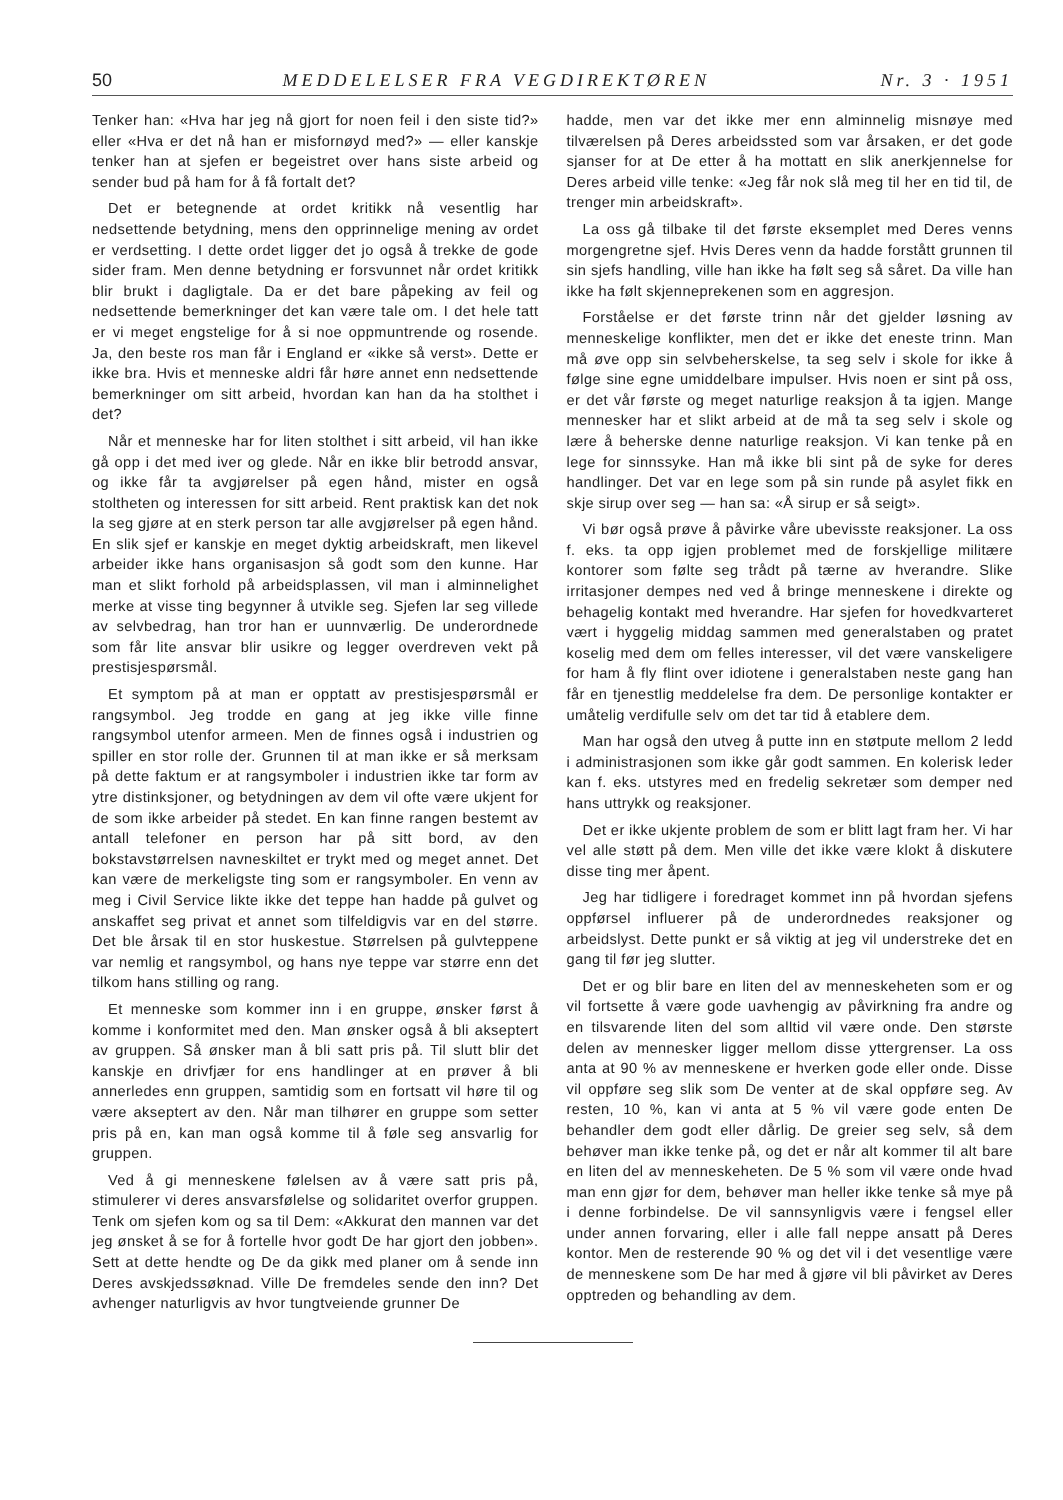50 MEDDELELSER FRA VEGDIREKTØREN Nr. 3 · 1951
Tenker han: «Hva har jeg nå gjort for noen feil i den siste tid?» eller «Hva er det nå han er misfornøyd med?» — eller kanskje tenker han at sjefen er begeistret over hans siste arbeid og sender bud på ham for å få fortalt det?
Det er betegnende at ordet kritikk nå vesentlig har nedsettende betydning, mens den opprinnelige mening av ordet er verdsetting. I dette ordet ligger det jo også å trekke de gode sider fram. Men denne betydning er forsvunnet når ordet kritikk blir brukt i dagligtale. Da er det bare påpeking av feil og nedsettende bemerkninger det kan være tale om. I det hele tatt er vi meget engstelige for å si noe oppmuntrende og rosende. Ja, den beste ros man får i England er «ikke så verst». Dette er ikke bra. Hvis et menneske aldri får høre annet enn nedsettende bemerkninger om sitt arbeid, hvordan kan han da ha stolthet i det?
Når et menneske har for liten stolthet i sitt arbeid, vil han ikke gå opp i det med iver og glede. Når en ikke blir betrodd ansvar, og ikke får ta avgjørelser på egen hånd, mister en også stoltheten og interessen for sitt arbeid. Rent praktisk kan det nok la seg gjøre at en sterk person tar alle avgjørelser på egen hånd. En slik sjef er kanskje en meget dyktig arbeidskraft, men likevel arbeider ikke hans organisasjon så godt som den kunne. Har man et slikt forhold på arbeidsplassen, vil man i alminnelighet merke at visse ting begynner å utvikle seg. Sjefen lar seg villede av selvbedrag, han tror han er uunnværlig. De underordnede som får lite ansvar blir usikre og legger overdreven vekt på prestisjespørsmål.
Et symptom på at man er opptatt av prestisjespørsmål er rangsymbol. Jeg trodde en gang at jeg ikke ville finne rangsymbol utenfor armeen. Men de finnes også i industrien og spiller en stor rolle der. Grunnen til at man ikke er så merksam på dette faktum er at rangsymboler i industrien ikke tar form av ytre distinksjoner, og betydningen av dem vil ofte være ukjent for de som ikke arbeider på stedet. En kan finne rangen bestemt av antall telefoner en person har på sitt bord, av den bokstavstørrelsen navneskiltet er trykt med og meget annet. Det kan være de merkeligste ting som er rangsymboler. En venn av meg i Civil Service likte ikke det teppe han hadde på gulvet og anskaffet seg privat et annet som tilfeldigvis var en del større. Det ble årsak til en stor huskestue. Størrelsen på gulvteppene var nemlig et rangsymbol, og hans nye teppe var større enn det tilkom hans stilling og rang.
Et menneske som kommer inn i en gruppe, ønsker først å komme i konformitet med den. Man ønsker også å bli akseptert av gruppen. Så ønsker man å bli satt pris på. Til slutt blir det kanskje en drivfjær for ens handlinger at en prøver å bli annerledes enn gruppen, samtidig som en fortsatt vil høre til og være akseptert av den. Når man tilhører en gruppe som setter pris på en, kan man også komme til å føle seg ansvarlig for gruppen.
Ved å gi menneskene følelsen av å være satt pris på, stimulerer vi deres ansvarsfølelse og solidaritet overfor gruppen. Tenk om sjefen kom og sa til Dem: «Akkurat den mannen var det jeg ønsket å se for å fortelle hvor godt De har gjort den jobben». Sett at dette hendte og De da gikk med planer om å sende inn Deres avskjedssøknad. Ville De fremdeles sende den inn? Det avhenger naturligvis av hvor tungtveiende grunner De
hadde, men var det ikke mer enn alminnelig misnøye med tilværelsen på Deres arbeidssted som var årsaken, er det gode sjanser for at De etter å ha mottatt en slik anerkjennelse for Deres arbeid ville tenke: «Jeg får nok slå meg til her en tid til, de trenger min arbeidskraft».
La oss gå tilbake til det første eksemplet med Deres venns morgengretne sjef. Hvis Deres venn da hadde forstått grunnen til sin sjefs handling, ville han ikke ha følt seg så såret. Da ville han ikke ha følt skjenneprekenen som en aggresjon.
Forståelse er det første trinn når det gjelder løsning av menneskelige konflikter, men det er ikke det eneste trinn. Man må øve opp sin selvbeherskelse, ta seg selv i skole for ikke å følge sine egne umiddelbare impulser. Hvis noen er sint på oss, er det vår første og meget naturlige reaksjon å ta igjen. Mange mennesker har et slikt arbeid at de må ta seg selv i skole og lære å beherske denne naturlige reaksjon. Vi kan tenke på en lege for sinnssyke. Han må ikke bli sint på de syke for deres handlinger. Det var en lege som på sin runde på asylet fikk en skje sirup over seg — han sa: «Å sirup er så seigt».
Vi bør også prøve å påvirke våre ubevisste reaksjoner. La oss f. eks. ta opp igjen problemet med de forskjellige militære kontorer som følte seg trådt på tærne av hverandre. Slike irritasjoner dempes ned ved å bringe menneskene i direkte og behagelig kontakt med hverandre. Har sjefen for hovedkvarteret vært i hyggelig middag sammen med generalstaben og pratet koselig med dem om felles interesser, vil det være vanskeligere for ham å fly flint over idiotene i generalstaben neste gang han får en tjenestlig meddelelse fra dem. De personlige kontakter er umåtelig verdifulle selv om det tar tid å etablere dem.
Man har også den utveg å putte inn en støtpute mellom 2 ledd i administrasjonen som ikke går godt sammen. En kolerisk leder kan f. eks. utstyres med en fredelig sekretær som demper ned hans uttrykk og reaksjoner.
Det er ikke ukjente problem de som er blitt lagt fram her. Vi har vel alle støtt på dem. Men ville det ikke være klokt å diskutere disse ting mer åpent.
Jeg har tidligere i foredraget kommet inn på hvordan sjefens oppførsel influerer på de underordnedes reaksjoner og arbeidslyst. Dette punkt er så viktig at jeg vil understreke det en gang til før jeg slutter.
Det er og blir bare en liten del av menneskeheten som er og vil fortsette å være gode uavhengig av påvirkning fra andre og en tilsvarende liten del som alltid vil være onde. Den største delen av mennesker ligger mellom disse yttergrenser. La oss anta at 90 % av menneskene er hverken gode eller onde. Disse vil oppføre seg slik som De venter at de skal oppføre seg. Av resten, 10 %, kan vi anta at 5 % vil være gode enten De behandler dem godt eller dårlig. De greier seg selv, så dem behøver man ikke tenke på, og det er når alt kommer til alt bare en liten del av menneskeheten. De 5 % som vil være onde hvad man enn gjør for dem, behøver man heller ikke tenke så mye på i denne forbindelse. De vil sannsynligvis være i fengsel eller under annen forvaring, eller i alle fall neppe ansatt på Deres kontor. Men de resterende 90 % og det vil i det vesentlige være de menneskene som De har med å gjøre vil bli påvirket av Deres opptreden og behandling av dem.